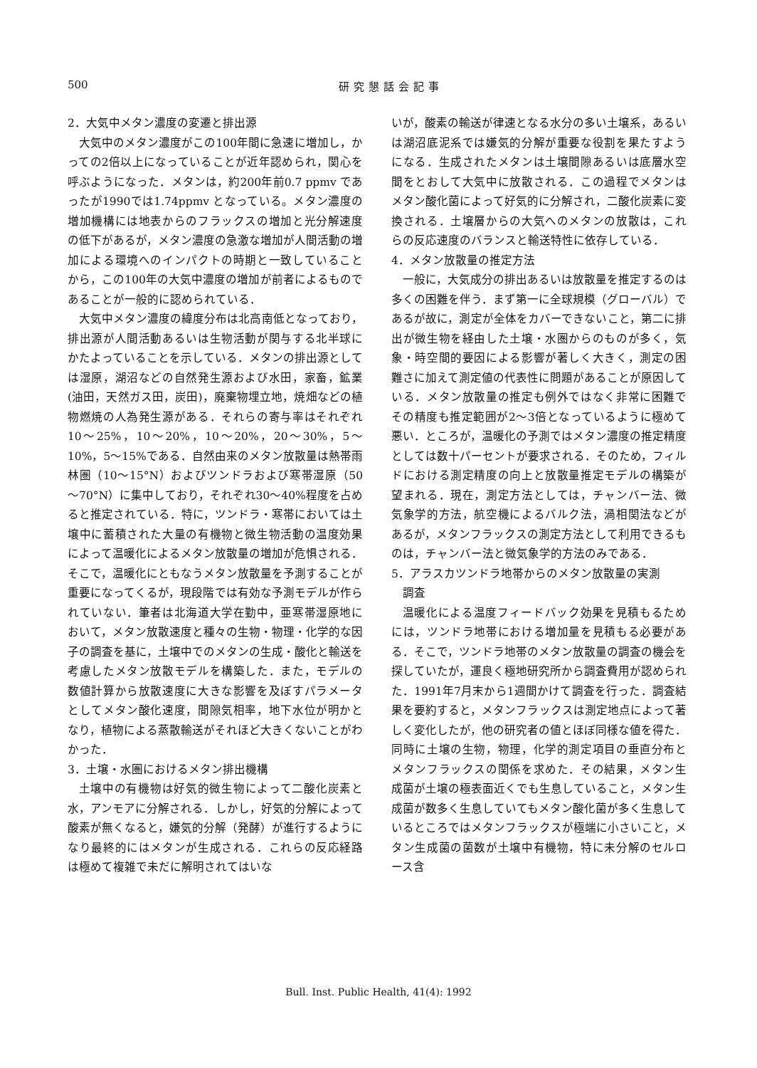500
研究懇話会記事
2．大気中メタン濃度の変遷と排出源
大気中のメタン濃度がこの100年間に急速に増加し，かっての2倍以上になっていることが近年認められ，関心を呼ぶようになった．メタンは，約200年前0.7 ppmv であったが1990では1.74ppmv となっている。メタン濃度の増加機構には地表からのフラックスの増加と光分解速度の低下があるが，メタン濃度の急激な増加が人間活動の増加による環境へのインパクトの時期と一致していることから，この100年の大気中濃度の増加が前者によるものであることが一般的に認められている．
大気中メタン濃度の緯度分布は北高南低となっており，排出源が人間活動あるいは生物活動が関与する北半球にかたよっていることを示している．メタンの排出源としては湿原，湖沼などの自然発生源および水田，家畜，鉱業(油田，天然ガス田，炭田)，廃棄物埋立地，焼畑などの植物燃焼の人為発生源がある．それらの寄与率はそれぞれ10～25%，10～20%，10～20%，20～30%，5～10%，5～15%である．自然由来のメタン放散量は熱帯雨林圏（10～15°N）およびツンドラおよび寒帯湿原（50～70°N）に集中しており，それぞれ30～40%程度を占めると推定されている．特に，ツンドラ・寒帯においては土壌中に蓄積された大量の有機物と微生物活動の温度効果によって温暖化によるメタン放散量の増加が危惧される．そこで，温暖化にともなうメタン放散量を予測することが重要になってくるが，現段階では有効な予測モデルが作られていない．筆者は北海道大学在勤中，亜寒帯湿原地において，メタン放散速度と種々の生物・物理・化学的な因子の調査を基に，土壌中でのメタンの生成・酸化と輸送を考慮したメタン放散モデルを構築した．また，モデルの数値計算から放散速度に大きな影響を及ぼすパラメータとしてメタン酸化速度，間隙気相率，地下水位が明かとなり，植物による蒸散輸送がそれほど大きくないことがわかった．
3．土壌・水圏におけるメタン排出機構
土壌中の有機物は好気的微生物によって二酸化炭素と水，アンモアに分解される．しかし，好気的分解によって酸素が無くなると，嫌気的分解（発酵）が進行するようになり最終的にはメタンが生成される．これらの反応経路は極めて複雑で未だに解明されてはいな
いが，酸素の輸送が律速となる水分の多い土壌系，あるいは湖沼底泥系では嫌気的分解が重要な役割を果たすようになる．生成されたメタンは土壌間隙あるいは底層水空間をとおして大気中に放散される．この過程でメタンはメタン酸化菌によって好気的に分解され，二酸化炭素に変換される．土壌層からの大気へのメタンの放散は，これらの反応速度のバランスと輸送特性に依存している．
4．メタン放散量の推定方法
一般に，大気成分の排出あるいは放散量を推定するのは多くの困難を伴う．まず第一に全球規模（グローバル）であるが故に，測定が全体をカバーできないこと，第二に排出が微生物を経由した土壌・水圏からのものが多く，気象・時空間的要因による影響が著しく大きく，測定の困難さに加えて測定値の代表性に問題があることが原因している．メタン放散量の推定も例外ではなく非常に困難でその精度も推定範囲が2～3倍となっているように極めて悪い．ところが，温暖化の予測ではメタン濃度の推定精度としては数十パーセントが要求される．そのため，フィルドにおける測定精度の向上と放散量推定モデルの構築が望まれる．現在，測定方法としては，チャンバー法、微気象学的方法，航空機によるバルク法，渦相関法などがあるが，メタンフラックスの測定方法として利用できるものは，チャンバー法と微気象学的方法のみである．
5．アラスカツンドラ地帯からのメタン放散量の実測
 調査
温暖化による温度フィードバック効果を見積もるためには，ツンドラ地帯における増加量を見積もる必要がある．そこで，ツンドラ地帯のメタン放散量の調査の機会を探していたが，運良く極地研究所から調査費用が認められた．1991年7月末から1週間かけて調査を行った．調査結果を要約すると，メタンフラックスは測定地点によって著しく変化したが，他の研究者の値とほぼ同様な値を得た．同時に土壌の生物，物理，化学的測定項目の垂直分布とメタンフラックスの関係を求めた．その結果，メタン生成菌が土壌の極表面近くでも生息していること，メタン生成菌が数多く生息していてもメタン酸化菌が多く生息しているところではメタンフラックスが極端に小さいこと，メタン生成菌の菌数が土壌中有機物，特に未分解のセルロース含
Bull. Inst. Public Health, 41(4): 1992